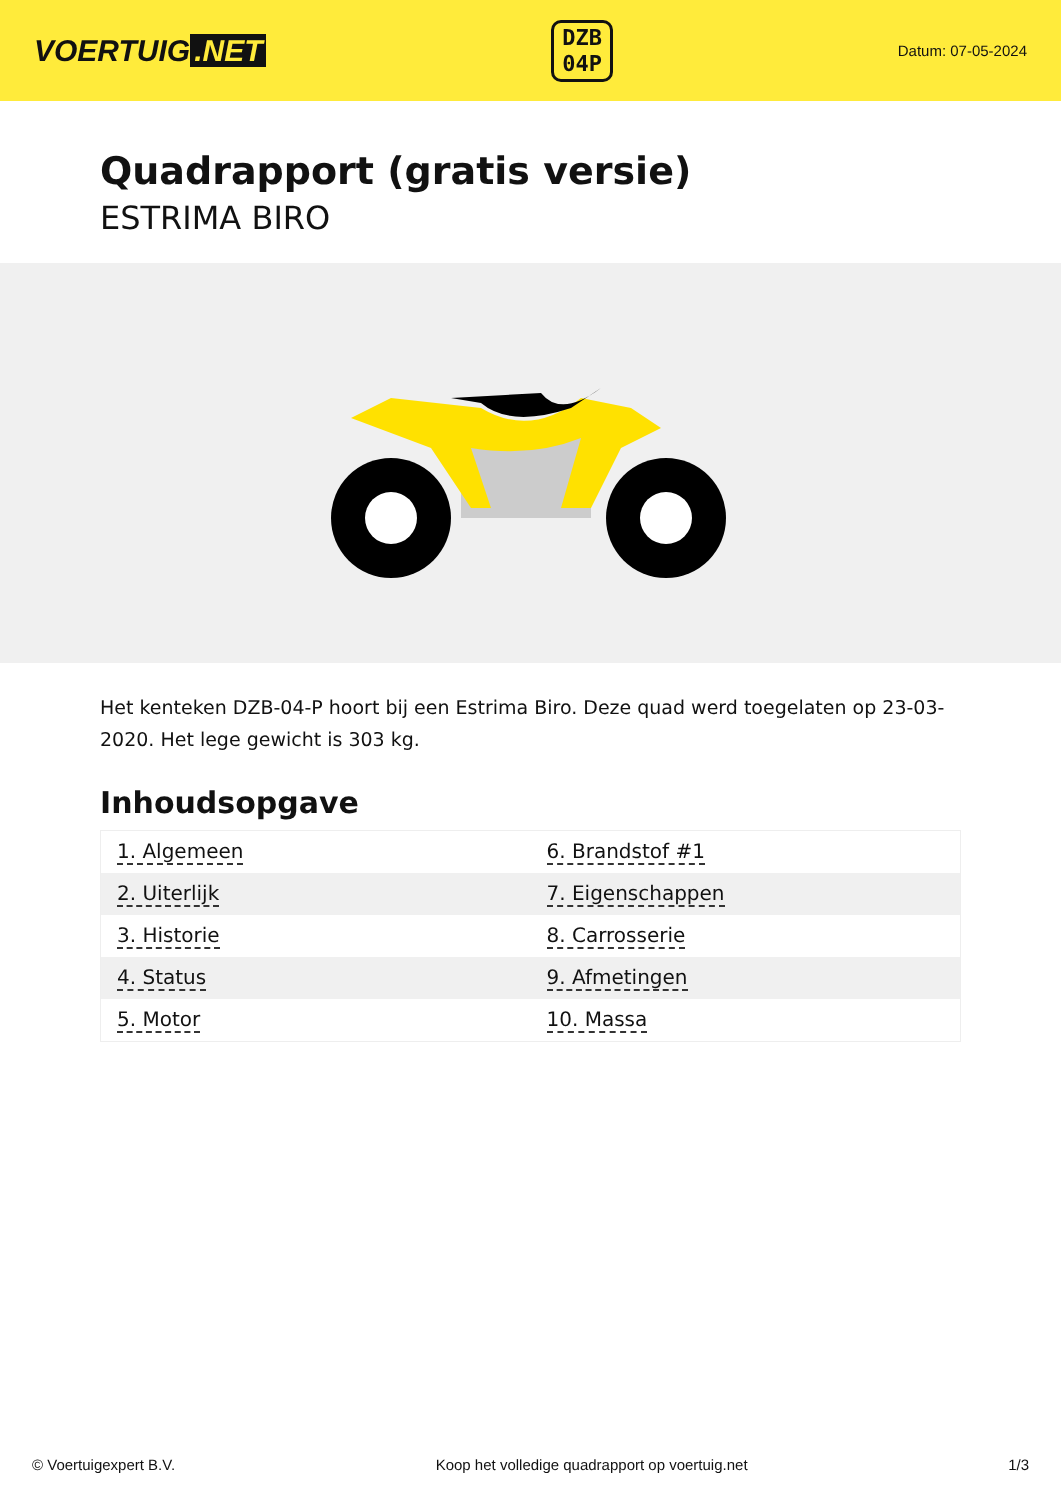VOERTUIG.NET
DZB
04P
Datum: 07-05-2024
Quadrapport (gratis versie)
ESTRIMA BIRO
Het kenteken DZB-04-P hoort bij een Estrima Biro. Deze quad werd toegelaten op 23-03-2020. Het lege gewicht is 303 kg.
Inhoudsopgave
| 1. Algemeen | 6. Brandstof #1 |
| 2. Uiterlijk | 7. Eigenschappen |
| 3. Historie | 8. Carrosserie |
| 4. Status | 9. Afmetingen |
| 5. Motor | 10. Massa |
© Voertuigexpert B.V. Koop het volledige quadrapport op voertuig.net 1/3